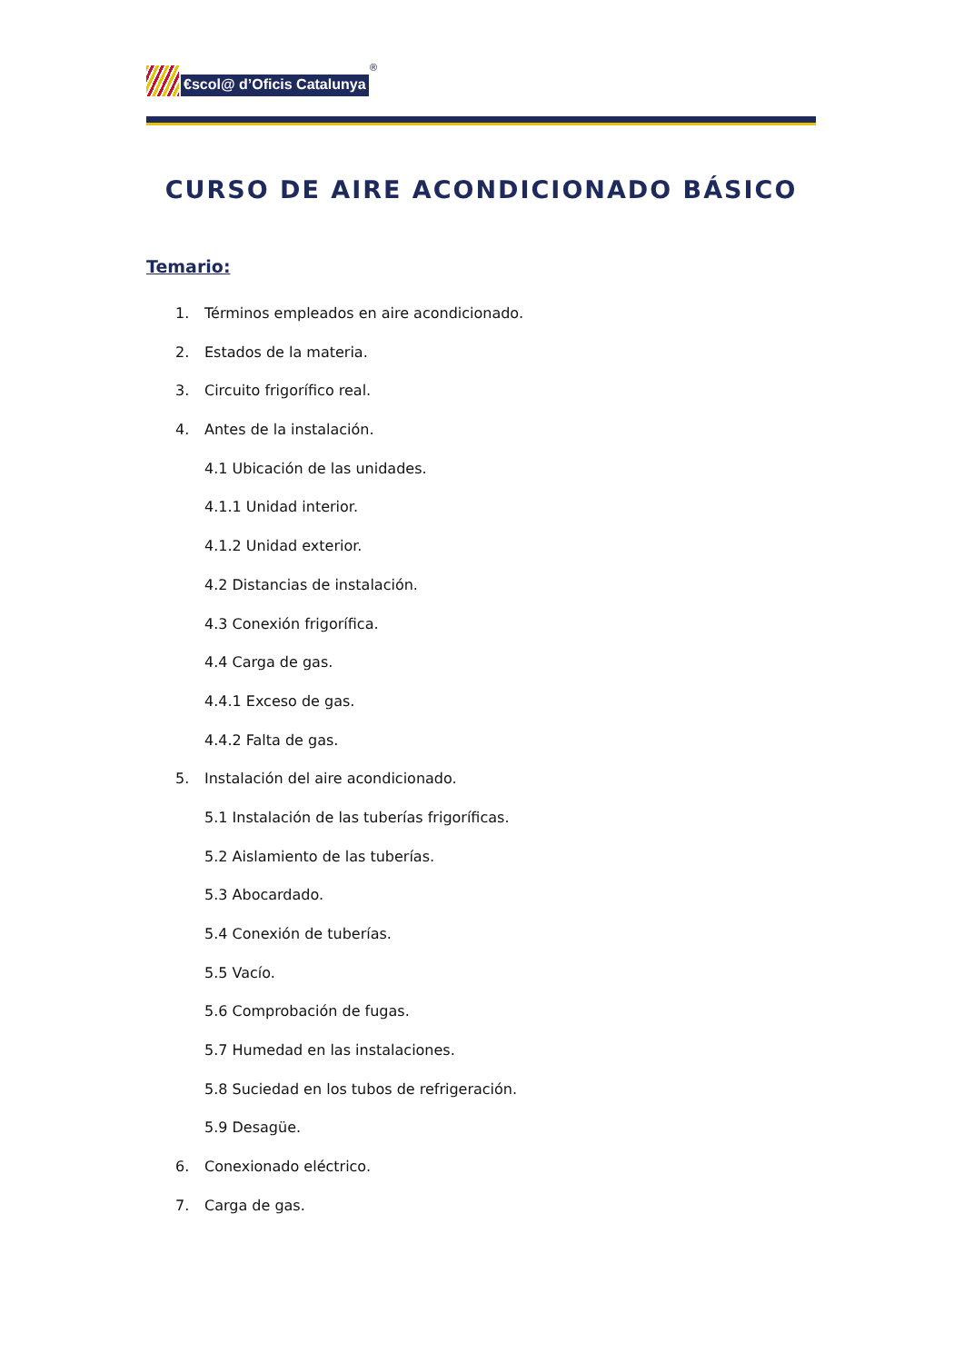€scol@ d’Oficis Catalunya
®
CURSO DE AIRE ACONDICIONADO BÁSICO
Temario:
1. Términos empleados en aire acondicionado.
2. Estados de la materia.
3. Circuito frigorífico real.
4. Antes de la instalación.
4.1 Ubicación de las unidades.
4.1.1 Unidad interior.
4.1.2 Unidad exterior.
4.2 Distancias de instalación.
4.3 Conexión frigorífica.
4.4 Carga de gas.
4.4.1 Exceso de gas.
4.4.2 Falta de gas.
5. Instalación del aire acondicionado.
5.1 Instalación de las tuberías frigoríficas.
5.2 Aislamiento de las tuberías.
5.3 Abocardado.
5.4 Conexión de tuberías.
5.5 Vacío.
5.6 Comprobación de fugas.
5.7 Humedad en las instalaciones.
5.8 Suciedad en los tubos de refrigeración.
5.9 Desagüe.
6. Conexionado eléctrico.
7. Carga de gas.